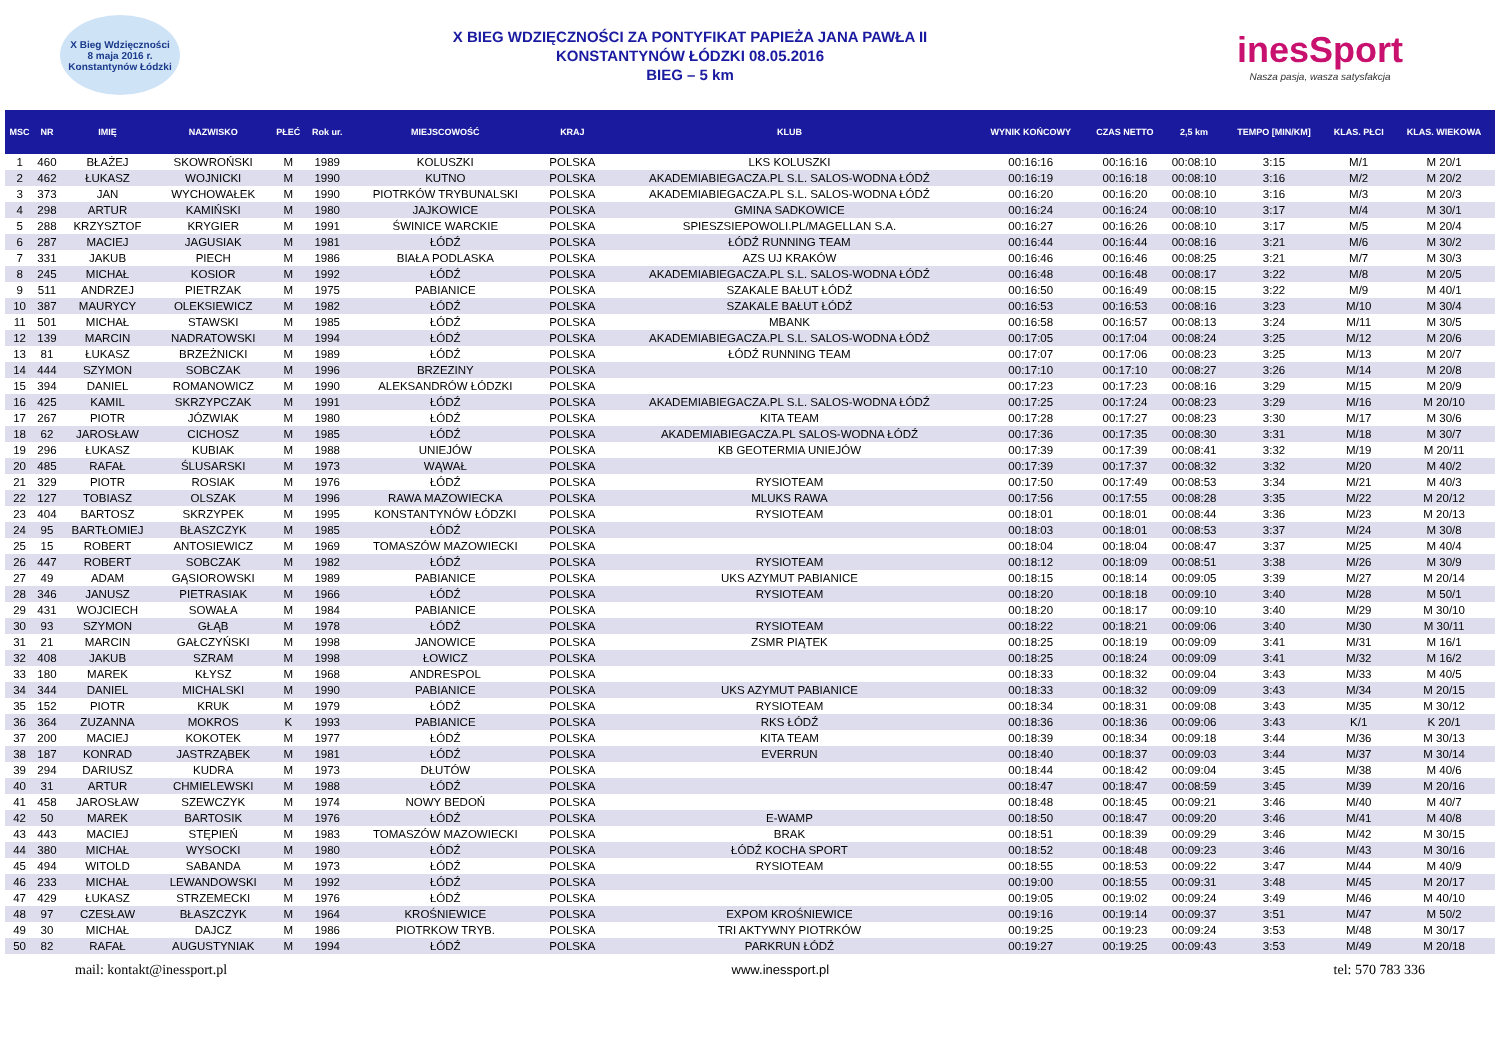X Bieg Wdzięczności
8 maja 2016 r.
Konstantynów Łódzki
X BIEG WDZIĘCZNOŚCI ZA PONTYFIKAT PAPIEŻA JANA PAWŁA II
KONSTANTYNÓW ŁÓDZKI 08.05.2016
BIEG – 5 km
inesSport
Nasza pasja, wasza satysfakcja
| MSC | NR | IMIĘ | NAZWISKO | PŁEĆ | Rok ur. | MIEJSCOWOŚĆ | KRAJ | KLUB | WYNIK KOŃCOWY | CZAS NETTO | 2,5 km | TEMPO [MIN/KM] | KLAS. PŁCI | KLAS. WIEKOWA |
| --- | --- | --- | --- | --- | --- | --- | --- | --- | --- | --- | --- | --- | --- | --- |
| 1 | 460 | BŁAŻEJ | SKOWROŃSKI | M | 1989 | KOLUSZKI | POLSKA | LKS KOLUSZKI | 00:16:16 | 00:16:16 | 00:08:10 | 3:15 | M/1 | M 20/1 |
| 2 | 462 | ŁUKASZ | WOJNICKI | M | 1990 | KUTNO | POLSKA | AKADEMIABIEGACZA.PL S.L. SALOS-WODNA ŁÓDŹ | 00:16:19 | 00:16:18 | 00:08:10 | 3:16 | M/2 | M 20/2 |
| 3 | 373 | JAN | WYCHOWAŁEK | M | 1990 | PIOTRKÓW TRYBUNALSKI | POLSKA | AKADEMIABIEGACZA.PL S.L. SALOS-WODNA ŁÓDŹ | 00:16:20 | 00:16:20 | 00:08:10 | 3:16 | M/3 | M 20/3 |
| 4 | 298 | ARTUR | KAMIŃSKI | M | 1980 | JAJKOWICE | POLSKA | GMINA SADKOWICE | 00:16:24 | 00:16:24 | 00:08:10 | 3:17 | M/4 | M 30/1 |
| 5 | 288 | KRZYSZTOF | KRYGIER | M | 1991 | ŚWINICE WARCKIE | POLSKA | SPIESZSIEPOWOLI.PL/MAGELLAN S.A. | 00:16:27 | 00:16:26 | 00:08:10 | 3:17 | M/5 | M 20/4 |
| 6 | 287 | MACIEJ | JAGUSIAK | M | 1981 | ŁÓDŹ | POLSKA | ŁÓDŹ RUNNING TEAM | 00:16:44 | 00:16:44 | 00:08:16 | 3:21 | M/6 | M 30/2 |
| 7 | 331 | JAKUB | PIECH | M | 1986 | BIAŁA PODLASKA | POLSKA | AZS UJ KRAKÓW | 00:16:46 | 00:16:46 | 00:08:25 | 3:21 | M/7 | M 30/3 |
| 8 | 245 | MICHAŁ | KOSIOR | M | 1992 | ŁÓDŹ | POLSKA | AKADEMIABIEGACZA.PL S.L. SALOS-WODNA ŁÓDŹ | 00:16:48 | 00:16:48 | 00:08:17 | 3:22 | M/8 | M 20/5 |
| 9 | 511 | ANDRZEJ | PIETRZAK | M | 1975 | PABIANICE | POLSKA | SZAKALE BAŁUT ŁÓDŹ | 00:16:50 | 00:16:49 | 00:08:15 | 3:22 | M/9 | M 40/1 |
| 10 | 387 | MAURYCY | OLEKSIEWICZ | M | 1982 | ŁÓDŹ | POLSKA | SZAKALE BAŁUT ŁÓDŹ | 00:16:53 | 00:16:53 | 00:08:16 | 3:23 | M/10 | M 30/4 |
| 11 | 501 | MICHAŁ | STAWSKI | M | 1985 | ŁÓDŹ | POLSKA | MBANK | 00:16:58 | 00:16:57 | 00:08:13 | 3:24 | M/11 | M 30/5 |
| 12 | 139 | MARCIN | NADRATOWSKI | M | 1994 | ŁÓDŹ | POLSKA | AKADEMIABIEGACZA.PL S.L. SALOS-WODNA ŁÓDŹ | 00:17:05 | 00:17:04 | 00:08:24 | 3:25 | M/12 | M 20/6 |
| 13 | 81 | ŁUKASZ | BRZEŻNICKI | M | 1989 | ŁÓDŹ | POLSKA | ŁÓDŹ RUNNING TEAM | 00:17:07 | 00:17:06 | 00:08:23 | 3:25 | M/13 | M 20/7 |
| 14 | 444 | SZYMON | SOBCZAK | M | 1996 | BRZEZINY | POLSKA | | 00:17:10 | 00:17:10 | 00:08:27 | 3:26 | M/14 | M 20/8 |
| 15 | 394 | DANIEL | ROMANOWICZ | M | 1990 | ALEKSANDRÓW ŁÓDZKI | POLSKA | | 00:17:23 | 00:17:23 | 00:08:16 | 3:29 | M/15 | M 20/9 |
| 16 | 425 | KAMIL | SKRZYPCZAK | M | 1991 | ŁÓDŹ | POLSKA | AKADEMIABIEGACZA.PL S.L. SALOS-WODNA ŁÓDŹ | 00:17:25 | 00:17:24 | 00:08:23 | 3:29 | M/16 | M 20/10 |
| 17 | 267 | PIOTR | JÓZWIAK | M | 1980 | ŁÓDŹ | POLSKA | KITA TEAM | 00:17:28 | 00:17:27 | 00:08:23 | 3:30 | M/17 | M 30/6 |
| 18 | 62 | JAROSŁAW | CICHOSZ | M | 1985 | ŁÓDŹ | POLSKA | AKADEMIABIEGACZA.PL SALOS-WODNA ŁÓDŹ | 00:17:36 | 00:17:35 | 00:08:30 | 3:31 | M/18 | M 30/7 |
| 19 | 296 | ŁUKASZ | KUBIAK | M | 1988 | UNIEJÓW | POLSKA | KB GEOTERMIA UNIEJÓW | 00:17:39 | 00:17:39 | 00:08:41 | 3:32 | M/19 | M 20/11 |
| 20 | 485 | RAFAŁ | ŚLUSARSKI | M | 1973 | WĄWAŁ | POLSKA | | 00:17:39 | 00:17:37 | 00:08:32 | 3:32 | M/20 | M 40/2 |
| 21 | 329 | PIOTR | ROSIAK | M | 1976 | ŁÓDŹ | POLSKA | RYSIOTEAM | 00:17:50 | 00:17:49 | 00:08:53 | 3:34 | M/21 | M 40/3 |
| 22 | 127 | TOBIASZ | OLSZAK | M | 1996 | RAWA MAZOWIECKA | POLSKA | MLUKS RAWA | 00:17:56 | 00:17:55 | 00:08:28 | 3:35 | M/22 | M 20/12 |
| 23 | 404 | BARTOSZ | SKRZYPEK | M | 1995 | KONSTANTYNÓW ŁÓDZKI | POLSKA | RYSIOTEAM | 00:18:01 | 00:18:01 | 00:08:44 | 3:36 | M/23 | M 20/13 |
| 24 | 95 | BARTŁOMIEJ | BŁASZCZYK | M | 1985 | ŁÓDŹ | POLSKA | | 00:18:03 | 00:18:01 | 00:08:53 | 3:37 | M/24 | M 30/8 |
| 25 | 15 | ROBERT | ANTOSIEWICZ | M | 1969 | TOMASZÓW MAZOWIECKI | POLSKA | | 00:18:04 | 00:18:04 | 00:08:47 | 3:37 | M/25 | M 40/4 |
| 26 | 447 | ROBERT | SOBCZAK | M | 1982 | ŁÓDŹ | POLSKA | RYSIOTEAM | 00:18:12 | 00:18:09 | 00:08:51 | 3:38 | M/26 | M 30/9 |
| 27 | 49 | ADAM | GĄSIOROWSKI | M | 1989 | PABIANICE | POLSKA | UKS AZYMUT PABIANICE | 00:18:15 | 00:18:14 | 00:09:05 | 3:39 | M/27 | M 20/14 |
| 28 | 346 | JANUSZ | PIETRASIAK | M | 1966 | ŁÓDŹ | POLSKA | RYSIOTEAM | 00:18:20 | 00:18:18 | 00:09:10 | 3:40 | M/28 | M 50/1 |
| 29 | 431 | WOJCIECH | SOWAŁA | M | 1984 | PABIANICE | POLSKA | | 00:18:20 | 00:18:17 | 00:09:10 | 3:40 | M/29 | M 30/10 |
| 30 | 93 | SZYMON | GŁĄB | M | 1978 | ŁÓDŹ | POLSKA | RYSIOTEAM | 00:18:22 | 00:18:21 | 00:09:06 | 3:40 | M/30 | M 30/11 |
| 31 | 21 | MARCIN | GAŁCZYŃSKI | M | 1998 | JANOWICE | POLSKA | ZSMR PIĄTEK | 00:18:25 | 00:18:19 | 00:09:09 | 3:41 | M/31 | M 16/1 |
| 32 | 408 | JAKUB | SZRAM | M | 1998 | ŁOWICZ | POLSKA | | 00:18:25 | 00:18:24 | 00:09:09 | 3:41 | M/32 | M 16/2 |
| 33 | 180 | MAREK | KŁYSZ | M | 1968 | ANDRESPOL | POLSKA | | 00:18:33 | 00:18:32 | 00:09:04 | 3:43 | M/33 | M 40/5 |
| 34 | 344 | DANIEL | MICHALSKI | M | 1990 | PABIANICE | POLSKA | UKS AZYMUT PABIANICE | 00:18:33 | 00:18:32 | 00:09:09 | 3:43 | M/34 | M 20/15 |
| 35 | 152 | PIOTR | KRUK | M | 1979 | ŁÓDŹ | POLSKA | RYSIOTEAM | 00:18:34 | 00:18:31 | 00:09:08 | 3:43 | M/35 | M 30/12 |
| 36 | 364 | ZUZANNA | MOKROS | K | 1993 | PABIANICE | POLSKA | RKS ŁÓDŹ | 00:18:36 | 00:18:36 | 00:09:06 | 3:43 | K/1 | K 20/1 |
| 37 | 200 | MACIEJ | KOKOTEK | M | 1977 | ŁÓDŹ | POLSKA | KITA TEAM | 00:18:39 | 00:18:34 | 00:09:18 | 3:44 | M/36 | M 30/13 |
| 38 | 187 | KONRAD | JASTRZĄBEK | M | 1981 | ŁÓDŹ | POLSKA | EVERRUN | 00:18:40 | 00:18:37 | 00:09:03 | 3:44 | M/37 | M 30/14 |
| 39 | 294 | DARIUSZ | KUDRA | M | 1973 | DŁUTÓW | POLSKA | | 00:18:44 | 00:18:42 | 00:09:04 | 3:45 | M/38 | M 40/6 |
| 40 | 31 | ARTUR | CHMIELEWSKI | M | 1988 | ŁÓDŹ | POLSKA | | 00:18:47 | 00:18:47 | 00:08:59 | 3:45 | M/39 | M 20/16 |
| 41 | 458 | JAROSŁAW | SZEWCZYK | M | 1974 | NOWY BEDOŃ | POLSKA | | 00:18:48 | 00:18:45 | 00:09:21 | 3:46 | M/40 | M 40/7 |
| 42 | 50 | MAREK | BARTOSIK | M | 1976 | ŁÓDŹ | POLSKA | E-WAMP | 00:18:50 | 00:18:47 | 00:09:20 | 3:46 | M/41 | M 40/8 |
| 43 | 443 | MACIEJ | STĘPIEŃ | M | 1983 | TOMASZÓW MAZOWIECKI | POLSKA | BRAK | 00:18:51 | 00:18:39 | 00:09:29 | 3:46 | M/42 | M 30/15 |
| 44 | 380 | MICHAŁ | WYSOCKI | M | 1980 | ŁÓDŹ | POLSKA | ŁÓDŹ KOCHA SPORT | 00:18:52 | 00:18:48 | 00:09:23 | 3:46 | M/43 | M 30/16 |
| 45 | 494 | WITOLD | SABANDA | M | 1973 | ŁÓDŹ | POLSKA | RYSIOTEAM | 00:18:55 | 00:18:53 | 00:09:22 | 3:47 | M/44 | M 40/9 |
| 46 | 233 | MICHAŁ | LEWANDOWSKI | M | 1992 | ŁÓDŹ | POLSKA | | 00:19:00 | 00:18:55 | 00:09:31 | 3:48 | M/45 | M 20/17 |
| 47 | 429 | ŁUKASZ | STRZEMECKI | M | 1976 | ŁÓDŹ | POLSKA | | 00:19:05 | 00:19:02 | 00:09:24 | 3:49 | M/46 | M 40/10 |
| 48 | 97 | CZESŁAW | BŁASZCZYK | M | 1964 | KROŚNIEWICE | POLSKA | EXPOM KROŚNIEWICE | 00:19:16 | 00:19:14 | 00:09:37 | 3:51 | M/47 | M 50/2 |
| 49 | 30 | MICHAŁ | DAJCZ | M | 1986 | PIOTRKOW TRYB. | POLSKA | TRI AKTYWNY PIOTRKÓW | 00:19:25 | 00:19:23 | 00:09:24 | 3:53 | M/48 | M 30/17 |
| 50 | 82 | RAFAŁ | AUGUSTYNIAK | M | 1994 | ŁÓDŹ | POLSKA | PARKRUN ŁÓDŹ | 00:19:27 | 00:19:25 | 00:09:43 | 3:53 | M/49 | M 20/18 |
mail: kontakt@inessport.pl www.inessport.pl tel: 570 783 336